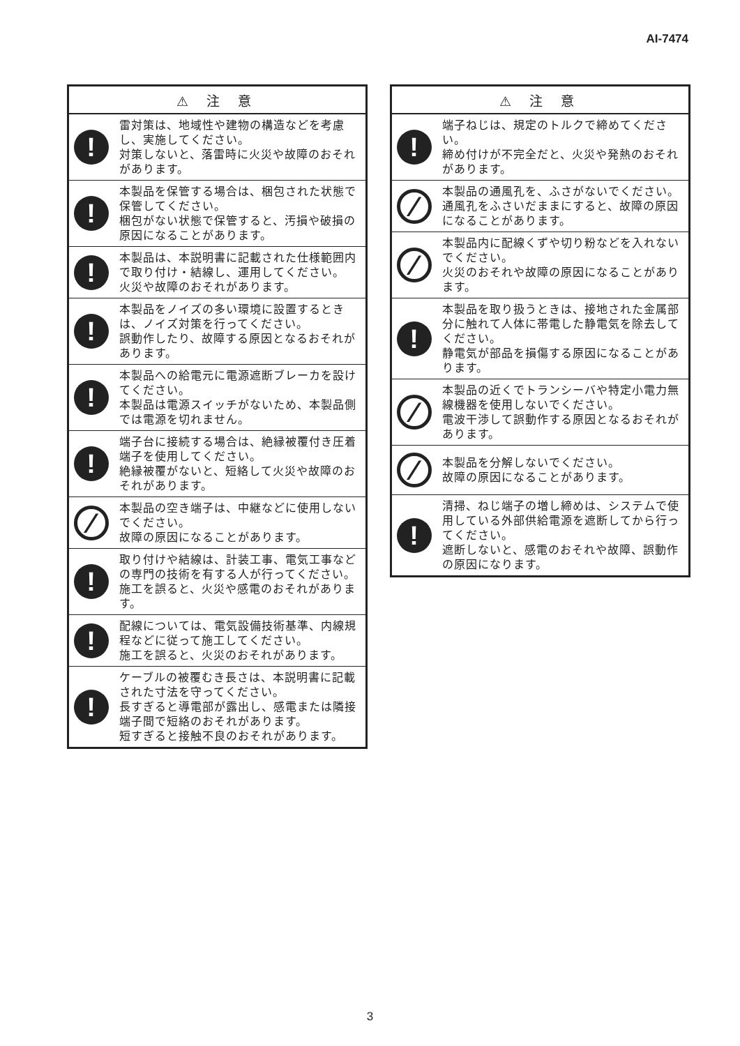AI-7474
| ⚠ 注 意 | |
| --- | --- |
| ! | 雷対策は、地域性や建物の構造などを考慮し、実施してください。 対策しないと、落雷時に火災や故障のおそれがあります。 |
| ! | 本製品を保管する場合は、梱包された状態で保管してください。 梱包がない状態で保管すると、汚損や破損の原因になることがあります。 |
| ! | 本製品は、本説明書に記載された仕様範囲内で取り付け・結線し、運用してください。 火災や故障のおそれがあります。 |
| ! | 本製品をノイズの多い環境に設置するときは、ノイズ対策を行ってください。 誤動作したり、故障する原因となるおそれがあります。 |
| ! | 本製品への給電元に電源遮断ブレーカを設けてください。 本製品は電源スイッチがないため、本製品側では電源を切れません。 |
| ! | 端子台に接続する場合は、絶縁被覆付き圧着端子を使用してください。 絶縁被覆がないと、短絡して火災や故障のおそれがあります。 |
| ⁄ | 本製品の空き端子は、中継などに使用しないでください。 故障の原因になることがあります。 |
| ! | 取り付けや結線は、計装工事、電気工事などの専門の技術を有する人が行ってください。 施工を誤ると、火災や感電のおそれがあります。 |
| ! | 配線については、電気設備技術基準、内線規程などに従って施工してください。 施工を誤ると、火災のおそれがあります。 |
| ! | ケーブルの被覆むき長さは、本説明書に記載された寸法を守ってください。 長すぎると導電部が露出し、感電または隣接端子間で短絡のおそれがあります。 短すぎると接触不良のおそれがあります。 |
| ⚠ 注 意 | |
| --- | --- |
| ! | 端子ねじは、規定のトルクで締めてください。 締め付けが不完全だと、火災や発熱のおそれがあります。 |
| ⁄ | 本製品の通風孔を、ふさがないでください。通風孔をふさいだままにすると、故障の原因になることがあります。 |
| ⁄ | 本製品内に配線くずや切り粉などを入れないでください。 火災のおそれや故障の原因になることがあります。 |
| ! | 本製品を取り扱うときは、接地された金属部分に触れて人体に帯電した静電気を除去してください。 静電気が部品を損傷する原因になることがあります。 |
| ⁄ | 本製品の近くでトランシーバや特定小電力無線機器を使用しないでください。 電波干渉して誤動作する原因となるおそれがあります。 |
| ⁄ | 本製品を分解しないでください。 故障の原因になることがあります。 |
| ! | 清掃、ねじ端子の増し締めは、システムで使用している外部供給電源を遮断してから行ってください。 遮断しないと、感電のおそれや故障、誤動作の原因になります。 |
3